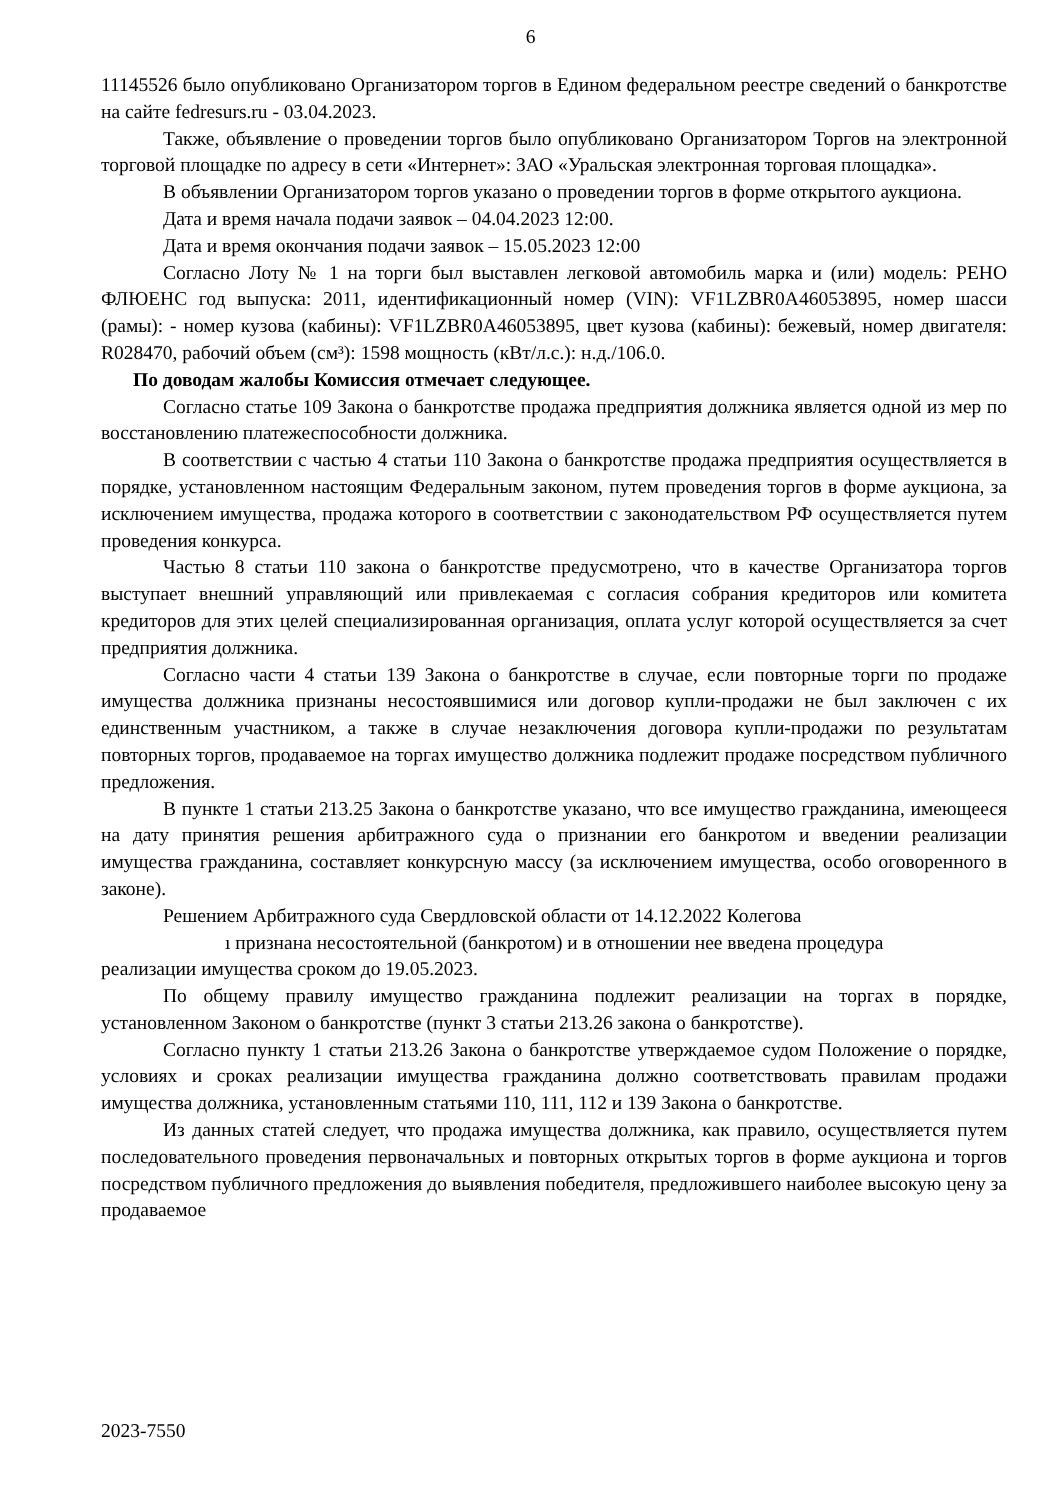6
11145526 было опубликовано Организатором торгов в Едином федеральном реестре сведений о банкротстве на сайте fedresurs.ru - 03.04.2023.
Также, объявление о проведении торгов было опубликовано Организатором Торгов на электронной торговой площадке по адресу в сети «Интернет»: ЗАО «Уральская электронная торговая площадка».
В объявлении Организатором торгов указано о проведении торгов в форме открытого аукциона.
Дата и время начала подачи заявок – 04.04.2023 12:00.
Дата и время окончания подачи заявок – 15.05.2023 12:00
Согласно Лоту № 1 на торги был выставлен легковой автомобиль марка и (или) модель: РЕНО ФЛЮЕНС год выпуска: 2011, идентификационный номер (VIN): VF1LZBR0A46053895, номер шасси (рамы): - номер кузова (кабины): VF1LZBR0A46053895, цвет кузова (кабины): бежевый, номер двигателя: R028470, рабочий объем (см³): 1598 мощность (кВт/л.с.): н.д./106.0.
По доводам жалобы Комиссия отмечает следующее.
Согласно статье 109 Закона о банкротстве продажа предприятия должника является одной из мер по восстановлению платежеспособности должника.
В соответствии с частью 4 статьи 110 Закона о банкротстве продажа предприятия осуществляется в порядке, установленном настоящим Федеральным законом, путем проведения торгов в форме аукциона, за исключением имущества, продажа которого в соответствии с законодательством РФ осуществляется путем проведения конкурса.
Частью 8 статьи 110 закона о банкротстве предусмотрено, что в качестве Организатора торгов выступает внешний управляющий или привлекаемая с согласия собрания кредиторов или комитета кредиторов для этих целей специализированная организация, оплата услуг которой осуществляется за счет предприятия должника.
Согласно части 4 статьи 139 Закона о банкротстве в случае, если повторные торги по продаже имущества должника признаны несостоявшимися или договор купли-продажи не был заключен с их единственным участником, а также в случае незаключения договора купли-продажи по результатам повторных торгов, продаваемое на торгах имущество должника подлежит продаже посредством публичного предложения.
В пункте 1 статьи 213.25 Закона о банкротстве указано, что все имущество гражданина, имеющееся на дату принятия решения арбитражного суда о признании его банкротом и введении реализации имущества гражданина, составляет конкурсную массу (за исключением имущества, особо оговоренного в законе).
Решением Арбитражного суда Свердловской области от 14.12.2022 Колегова
ı признана несостоятельной (банкротом) и в отношении нее введена процедура
реализации имущества сроком до 19.05.2023.
По общему правилу имущество гражданина подлежит реализации на торгах в порядке, установленном Законом о банкротстве (пункт 3 статьи 213.26 закона о банкротстве).
Согласно пункту 1 статьи 213.26 Закона о банкротстве утверждаемое судом Положение о порядке, условиях и сроках реализации имущества гражданина должно соответствовать правилам продажи имущества должника, установленным статьями 110, 111, 112 и 139 Закона о банкротстве.
Из данных статей следует, что продажа имущества должника, как правило, осуществляется путем последовательного проведения первоначальных и повторных открытых торгов в форме аукциона и торгов посредством публичного предложения до выявления победителя, предложившего наиболее высокую цену за продаваемое
2023-7550